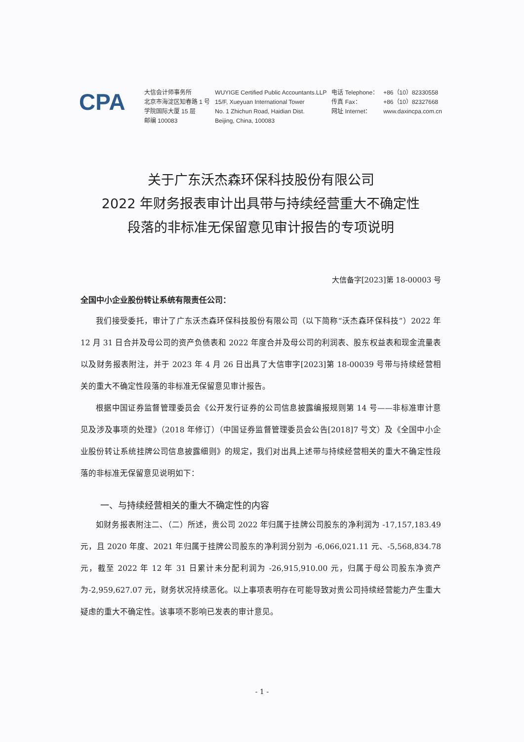CPA
大信会计师事务所
北京市海淀区知春路 1 号
学院国际大厦 15 层
邮编 100083
WUYIGE Certified Public Accountants.LLP
15/F, Xueyuan International Tower
No. 1 Zhichun Road, Haidian Dist.
Beijing, China, 100083
电话 Telephone：
传真 Fax：
网址 Internet：
+86（10）82330558
+86（10）82327668
www.daxincpa.com.cn
关于广东沃杰森环保科技股份有限公司
2022 年财务报表审计出具带与持续经营重大不确定性
段落的非标准无保留意见审计报告的专项说明
大信备字[2023]第 18-00003 号
全国中小企业股份转让系统有限责任公司：
我们接受委托，审计了广东沃杰森环保科技股份有限公司（以下简称“沃杰森环保科技”）2022 年 12 月 31 日合并及母公司的资产负债表和 2022 年度合并及母公司的利润表、股东权益表和现金流量表以及财务报表附注，并于 2023 年 4 月 26 日出具了大信审字[2023]第 18-00039 号带与持续经营相关的重大不确定性段落的非标准无保留意见审计报告。
根据中国证券监督管理委员会《公开发行证券的公司信息披露编报规则第 14 号——非标准审计意见及涉及事项的处理》（2018 年修订）（中国证券监督管理委员会公告[2018]7 号文）及《全国中小企业股份转让系统挂牌公司信息披露细则》的规定，我们对出具上述带与持续经营相关的重大不确定性段落的非标准无保留意见说明如下：
一、与持续经营相关的重大不确定性的内容
如财务报表附注二、（二）所述，贵公司 2022 年归属于挂牌公司股东的净利润为 -17,157,183.49 元，且 2020 年度、2021 年归属于挂牌公司股东的净利润分别为 -6,066,021.11 元、-5,568,834.78 元，截至 2022 年 12 年 31 日累计未分配利润为 -26,915,910.00 元，归属于母公司股东净资产为-2,959,627.07 元，财务状况持续恶化。以上事项表明存在可能导致对贵公司持续经营能力产生重大疑虑的重大不确定性。该事项不影响已发表的审计意见。
- 1 -